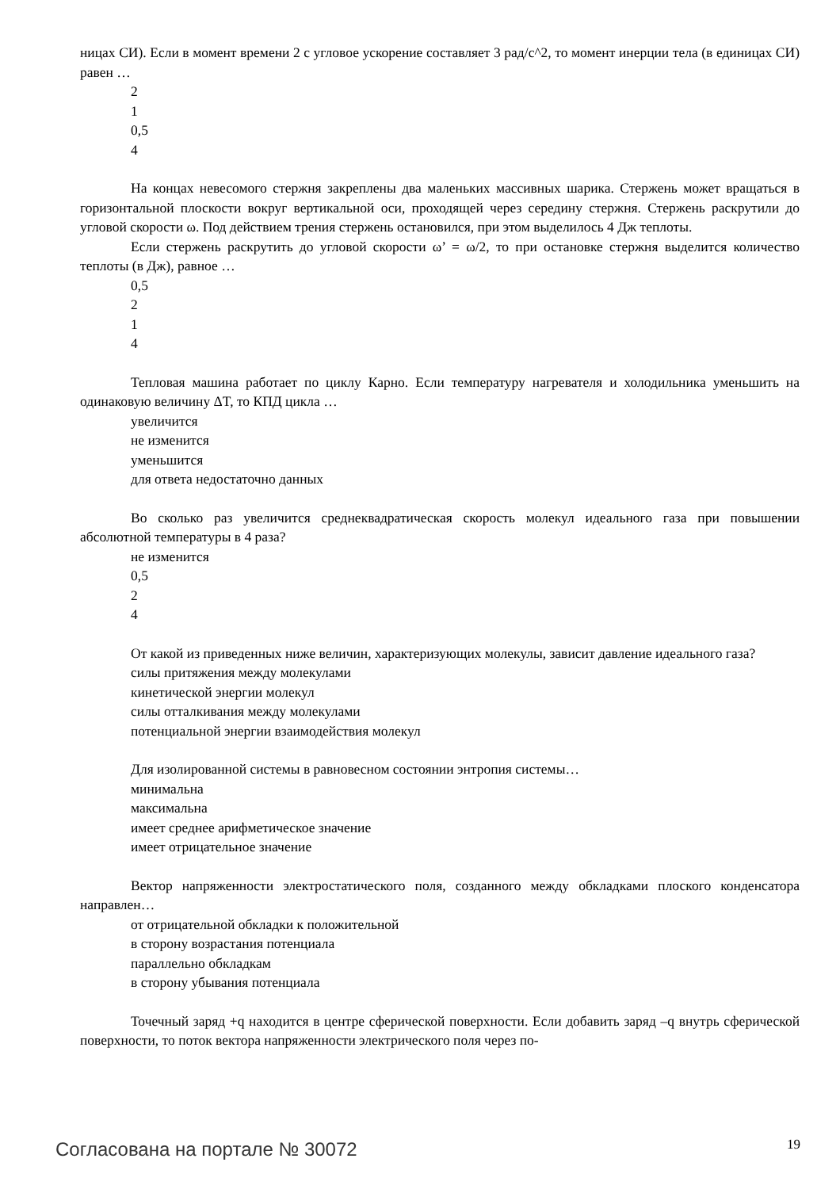ницах СИ). Если в момент времени 2 с угловое ускорение составляет 3 рад/с^2, то момент инерции тела (в единицах СИ) равен …
2
1
0,5
4
На концах невесомого стержня закреплены два маленьких массивных шарика. Стержень может вращаться в горизонтальной плоскости вокруг вертикальной оси, проходящей через середину стержня. Стержень раскрутили до угловой скорости ω. Под действием трения стержень остановился, при этом выделилось 4 Дж теплоты.
Если стержень раскрутить до угловой скорости ω’ = ω/2, то при остановке стержня выделится количество теплоты (в Дж), равное …
0,5
2
1
4
Тепловая машина работает по циклу Карно. Если температуру нагревателя и холодильника уменьшить на одинаковую величину ΔT, то КПД цикла …
увеличится
не изменится
уменьшится
для ответа недостаточно данных
Во сколько раз увеличится среднеквадратическая скорость молекул идеального газа при повышении абсолютной температуры в 4 раза?
не изменится
0,5
2
4
От какой из приведенных ниже величин, характеризующих молекулы, зависит давление идеального газа?
силы притяжения между молекулами
кинетической энергии молекул
силы отталкивания между молекулами
потенциальной энергии взаимодействия молекул
Для изолированной системы в равновесном состоянии энтропия системы…
минимальна
максимальна
имеет среднее арифметическое значение
имеет отрицательное значение
Вектор напряженности электростатического поля, созданного между обкладками плоского конденсатора направлен…
от отрицательной обкладки к положительной
в сторону возрастания потенциала
параллельно обкладкам
в сторону убывания потенциала
Точечный заряд +q находится в центре сферической поверхности. Если добавить заряд –q внутрь сферической поверхности, то поток вектора напряженности электрического поля через по-
Согласована на портале № 30072 19